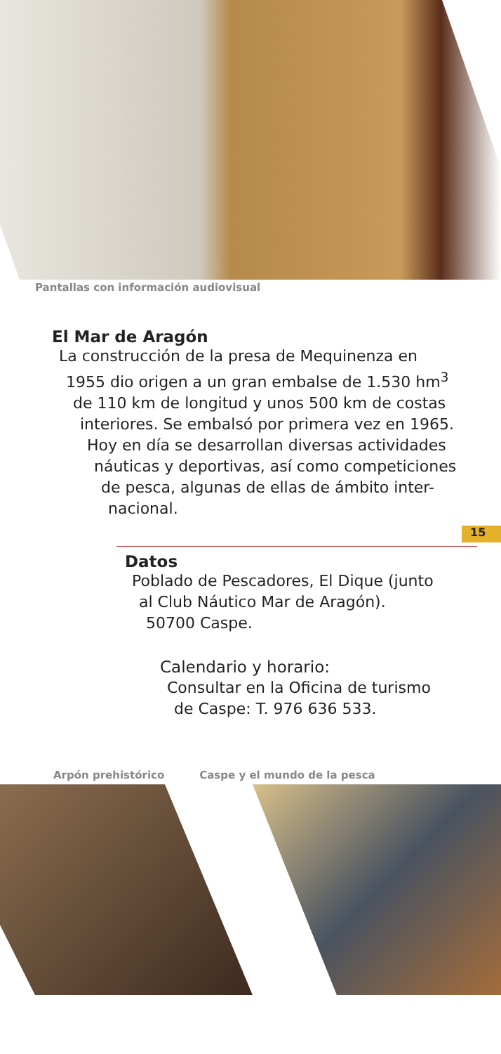Pantallas con información audiovisual
El Mar de Aragón
La construcción de la presa de Mequinenza en
1955 dio origen a un gran embalse de 1.530 hm<sup>3</sup>
de 110 km de longitud y unos 500 km de costas
interiores. Se embalsó por primera vez en 1965.
Hoy en día se desarrollan diversas actividades
náuticas y deportivas, así como competiciones
de pesca, algunas de ellas de ámbito inter-
nacional.
15
Datos
Poblado de Pescadores, El Dique (junto
al Club Náutico Mar de Aragón).
50700 Caspe.
Calendario y horario:
Consultar en la Oficina de turismo
de Caspe: T. 976 636 533.
Arpón prehistórico Caspe y el mundo de la pesca